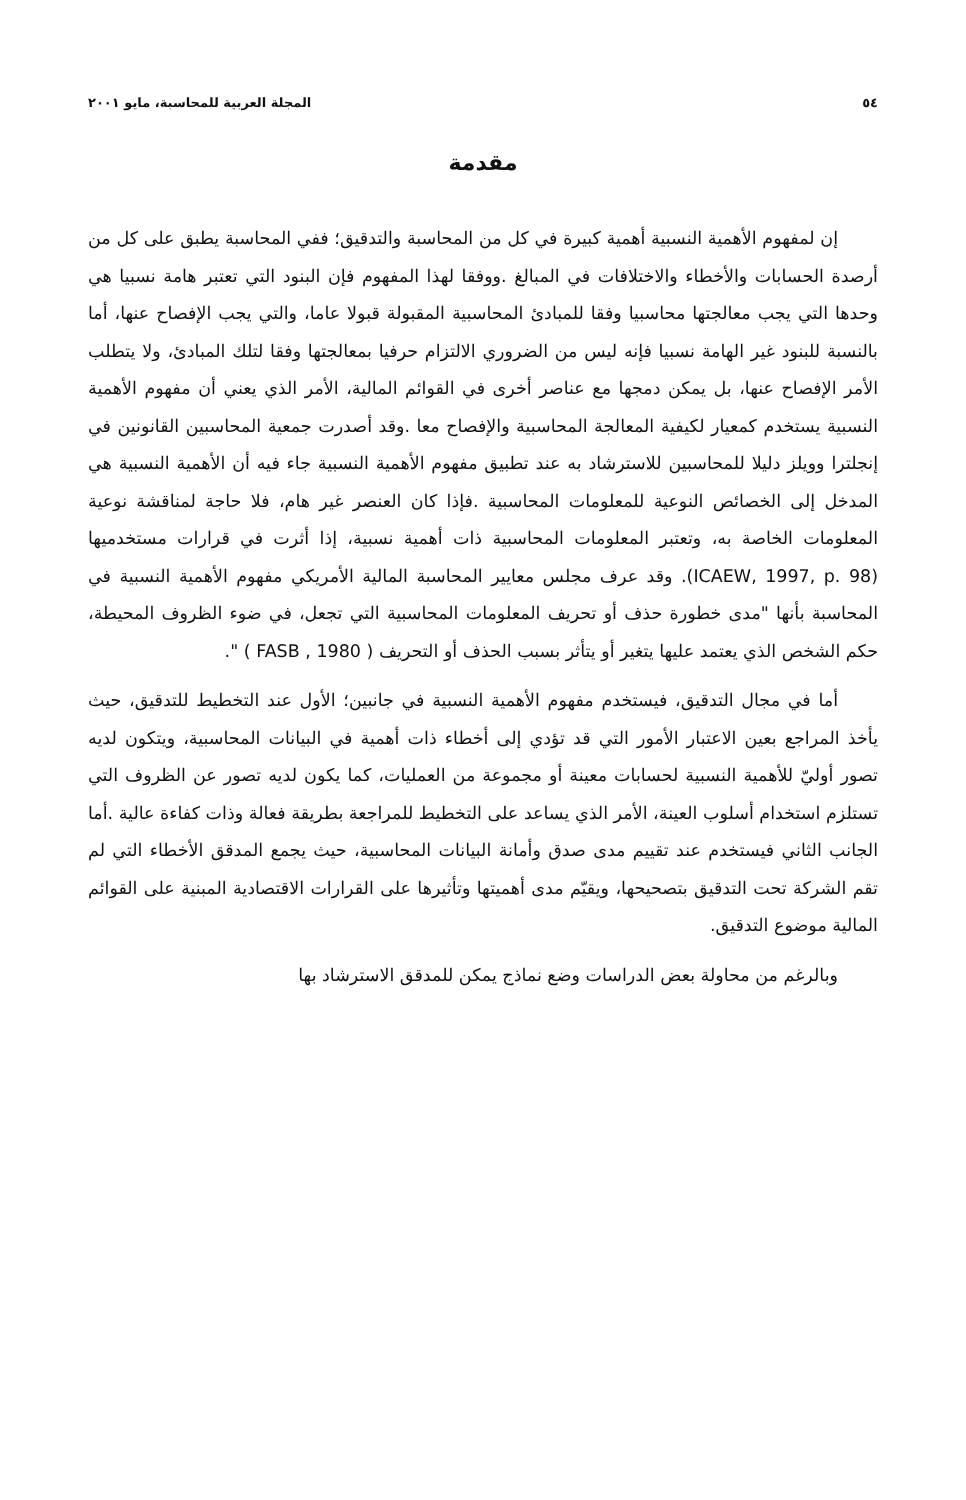٥٤ المجلة العربية للمحاسبة، مايو ٢٠٠١
مقدمة
إن لمفهوم الأهمية النسبية أهمية كبيرة في كل من المحاسبة والتدقيق؛ ففي المحاسبة يطبق على كل من أرصدة الحسابات والأخطاء والاختلافات في المبالغ .ووفقا لهذا المفهوم فإن البنود التي تعتبر هامة نسبيا هي وحدها التي يجب معالجتها محاسبيا وفقا للمبادئ المحاسبية المقبولة قبولا عاما، والتي يجب الإفصاح عنها، أما بالنسبة للبنود غير الهامة نسبيا فإنه ليس من الضروري الالتزام حرفيا بمعالجتها وفقا لتلك المبادئ، ولا يتطلب الأمر الإفصاح عنها، بل يمكن دمجها مع عناصر أخرى في القوائم المالية، الأمر الذي يعني أن مفهوم الأهمية النسبية يستخدم كمعيار لكيفية المعالجة المحاسبية والإفصاح معا .وقد أصدرت جمعية المحاسبين القانونين في إنجلترا وويلز دليلا للمحاسبين للاسترشاد به عند تطبيق مفهوم الأهمية النسبية جاء فيه أن الأهمية النسبية هي المدخل إلى الخصائص النوعية للمعلومات المحاسبية .فإذا كان العنصر غير هام، فلا حاجة لمناقشة نوعية المعلومات الخاصة به، وتعتبر المعلومات المحاسبية ذات أهمية نسبية، إذا أثرت في قرارات مستخدميها (ICAEW, 1997, p. 98). وقد عرف مجلس معايير المحاسبة المالية الأمريكي مفهوم الأهمية النسبية في المحاسبة بأنها "مدى خطورة حذف أو تحريف المعلومات المحاسبية التي تجعل، في ضوء الظروف المحيطة، حكم الشخص الذي يعتمد عليها يتغير أو يتأثر بسبب الحذف أو التحريف ( FASB , 1980 ) ".
أما في مجال التدقيق، فيستخدم مفهوم الأهمية النسبية في جانبين؛ الأول عند التخطيط للتدقيق، حيث يأخذ المراجع بعين الاعتبار الأمور التي قد تؤدي إلى أخطاء ذات أهمية في البيانات المحاسبية، ويتكون لديه تصور أوليّ للأهمية النسبية لحسابات معينة أو مجموعة من العمليات، كما يكون لديه تصور عن الظروف التي تستلزم استخدام أسلوب العينة، الأمر الذي يساعد على التخطيط للمراجعة بطريقة فعالة وذات كفاءة عالية .أما الجانب الثاني فيستخدم عند تقييم مدى صدق وأمانة البيانات المحاسبية، حيث يجمع المدقق الأخطاء التي لم تقم الشركة تحت التدقيق بتصحيحها، ويقيّم مدى أهميتها وتأثيرها على القرارات الاقتصادية المبنية على القوائم المالية موضوع التدقيق.
وبالرغم من محاولة بعض الدراسات وضع نماذج يمكن للمدقق الاسترشاد بها